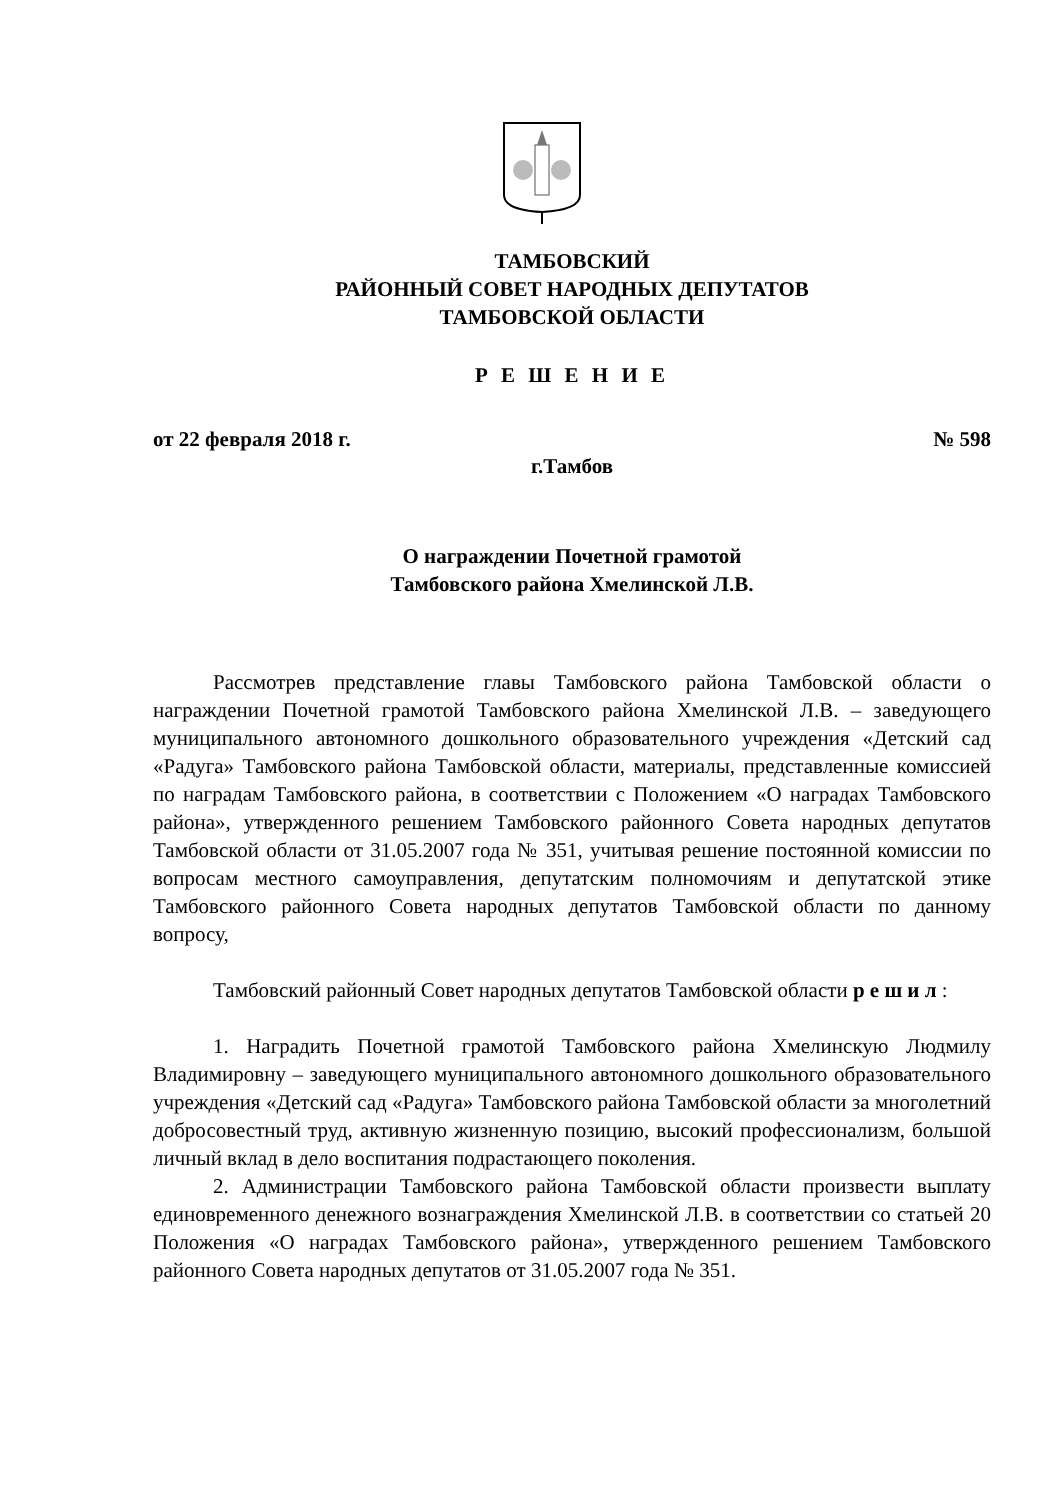ТАМБОВСКИЙ
РАЙОННЫЙ СОВЕТ НАРОДНЫХ ДЕПУТАТОВ
ТАМБОВСКОЙ ОБЛАСТИ
Р Е Ш Е Н И Е
от 22 февраля 2018 г. № 598
г.Тамбов
О награждении Почетной грамотой
Тамбовского района Хмелинской Л.В.
Рассмотрев представление главы Тамбовского района Тамбовской области о награждении Почетной грамотой Тамбовского района Хмелинской Л.В. – заведующего муниципального автономного дошкольного образовательного учреждения «Детский сад «Радуга» Тамбовского района Тамбовской области, материалы, представленные комиссией по наградам Тамбовского района, в соответствии с Положением «О наградах Тамбовского района», утвержденного решением Тамбовского районного Совета народных депутатов Тамбовской области от 31.05.2007 года № 351, учитывая решение постоянной комиссии по вопросам местного самоуправления, депутатским полномочиям и депутатской этике Тамбовского районного Совета народных депутатов Тамбовской области по данному вопросу,
Тамбовский районный Совет народных депутатов Тамбовской области р е ш и л :
1. Наградить Почетной грамотой Тамбовского района Хмелинскую Людмилу Владимировну – заведующего муниципального автономного дошкольного образовательного учреждения «Детский сад «Радуга» Тамбовского района Тамбовской области за многолетний добросовестный труд, активную жизненную позицию, высокий профессионализм, большой личный вклад в дело воспитания подрастающего поколения.
2. Администрации Тамбовского района Тамбовской области произвести выплату единовременного денежного вознаграждения Хмелинской Л.В. в соответствии со статьей 20 Положения «О наградах Тамбовского района», утвержденного решением Тамбовского районного Совета народных депутатов от 31.05.2007 года № 351.